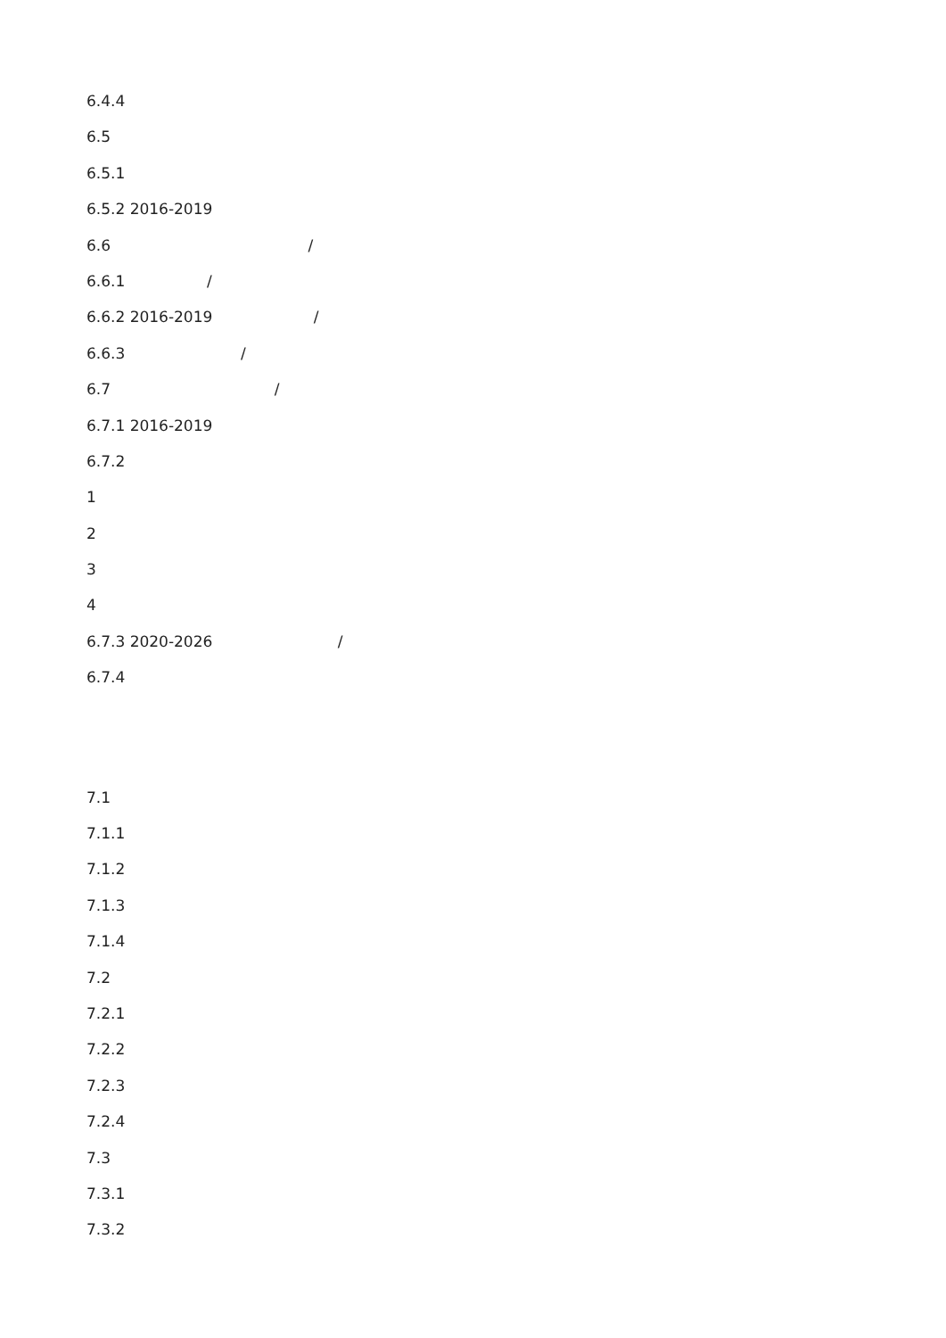6.4.4
6.5
6.5.1
6.5.2 2016-2019
6.6 /
6.6.1 /
6.6.2 2016-2019 /
6.6.3 /
6.7 /
6.7.1 2016-2019
6.7.2
1
2
3
4
6.7.3 2020-2026 /
6.7.4
7.1
7.1.1
7.1.2
7.1.3
7.1.4
7.2
7.2.1
7.2.2
7.2.3
7.2.4
7.3
7.3.1
7.3.2